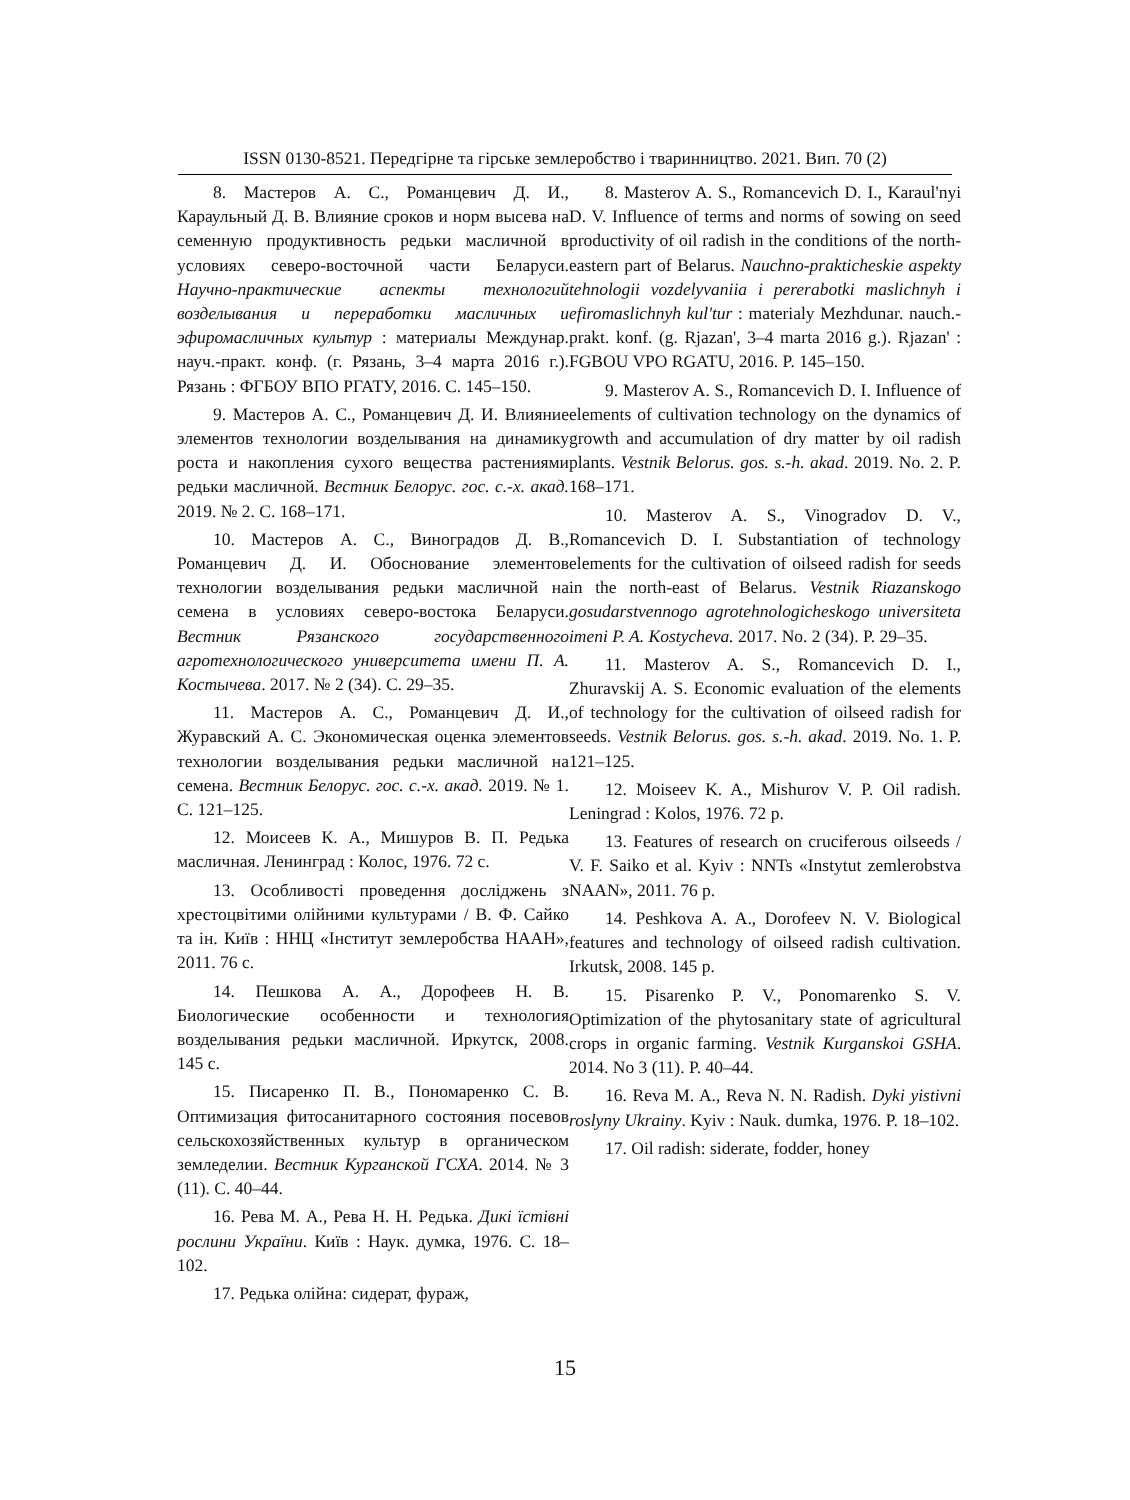ISSN 0130-8521. Передгірне та гірське землеробство і тваринництво. 2021. Вип. 70 (2)
8. Мастеров А. С., Романцевич Д. И., Караульный Д. В. Влияние сроков и норм высева на семенную продуктивность редьки масличной в условиях северо-восточной части Беларуси. Научно-практические аспекты технологий возделывания и переработки масличных и эфиромасличных культур : материалы Междунар. науч.-практ. конф. (г. Рязань, 3–4 марта 2016 г.). Рязань : ФГБОУ ВПО РГАТУ, 2016. С. 145–150.
9. Мастеров А. С., Романцевич Д. И. Влияние элементов технологии возделывания на динамику роста и накопления сухого вещества растениями редьки масличной. Вестник Белорус. гос. с.-х. акад. 2019. № 2. С. 168–171.
10. Мастеров А. С., Виноградов Д. В., Романцевич Д. И. Обоснование элементов технологии возделывания редьки масличной на семена в условиях северо-востока Беларуси. Вестник Рязанского государственного агротехнологического университета имени П. А. Костычева. 2017. № 2 (34). С. 29–35.
11. Мастеров А. С., Романцевич Д. И., Журавский А. С. Экономическая оценка элементов технологии возделывания редьки масличной на семена. Вестник Белорус. гос. с.-х. акад. 2019. № 1. С. 121–125.
12. Моисеев К. А., Мишуров В. П. Редька масличная. Ленинград : Колос, 1976. 72 с.
13. Особливості проведення досліджень з хрестоцвітими олійними культурами / В. Ф. Сайко та ін. Київ : ННЦ «Інститут землеробства НААН», 2011. 76 с.
14. Пешкова А. А., Дорофеев Н. В. Биологические особенности и технология возделывания редьки масличной. Иркутск, 2008. 145 с.
15. Писаренко П. В., Пономаренко С. В. Оптимизация фитосанитарного состояния посевов сельскохозяйственных культур в органическом земледелии. Вестник Курганской ГСХА. 2014. № 3 (11). С. 40–44.
16. Рева М. А., Рева Н. Н. Редька. Дикі їстівні рослини України. Київ : Наук. думка, 1976. С. 18–102.
17. Редька олійна: сидерат, фураж,
8. Masterov A. S., Romancevich D. I., Karaul'nyi D. V. Influence of terms and norms of sowing on seed productivity of oil radish in the conditions of the north-eastern part of Belarus. Nauchno-prakticheskie aspekty tehnologii vozdelyvaniia i pererabotki maslichnyh i efiromaslichnyh kul'tur : materialy Mezhdunar. nauch.-prakt. konf. (g. Rjazan', 3–4 marta 2016 g.). Rjazan' : FGBOU VPO RGATU, 2016. P. 145–150.
9. Masterov A. S., Romancevich D. I. Influence of elements of cultivation technology on the dynamics of growth and accumulation of dry matter by oil radish plants. Vestnik Belorus. gos. s.-h. akad. 2019. No. 2. P. 168–171.
10. Masterov A. S., Vinogradov D. V., Romancevich D. I. Substantiation of technology elements for the cultivation of oilseed radish for seeds in the north-east of Belarus. Vestnik Riazanskogo gosudarstvennogo agrotehnologicheskogo universiteta imeni P. A. Kostycheva. 2017. No. 2 (34). P. 29–35.
11. Masterov A. S., Romancevich D. I., Zhuravskij A. S. Economic evaluation of the elements of technology for the cultivation of oilseed radish for seeds. Vestnik Belorus. gos. s.-h. akad. 2019. No. 1. P. 121–125.
12. Moiseev K. A., Mishurov V. P. Oil radish. Leningrad : Kolos, 1976. 72 p.
13. Features of research on cruciferous oilseeds / V. F. Saiko et al. Kyiv : NNTs «Instytut zemlerobstva NAAN», 2011. 76 p.
14. Peshkova A. A., Dorofeev N. V. Biological features and technology of oilseed radish cultivation. Irkutsk, 2008. 145 p.
15. Pisarenko P. V., Ponomarenko S. V. Optimization of the phytosanitary state of agricultural crops in organic farming. Vestnik Kurganskoi GSHA. 2014. No 3 (11). P. 40–44.
16. Reva M. A., Reva N. N. Radish. Dyki yistivni roslyny Ukrainy. Kyiv : Nauk. dumka, 1976. P. 18–102.
17. Oil radish: siderate, fodder, honey
15